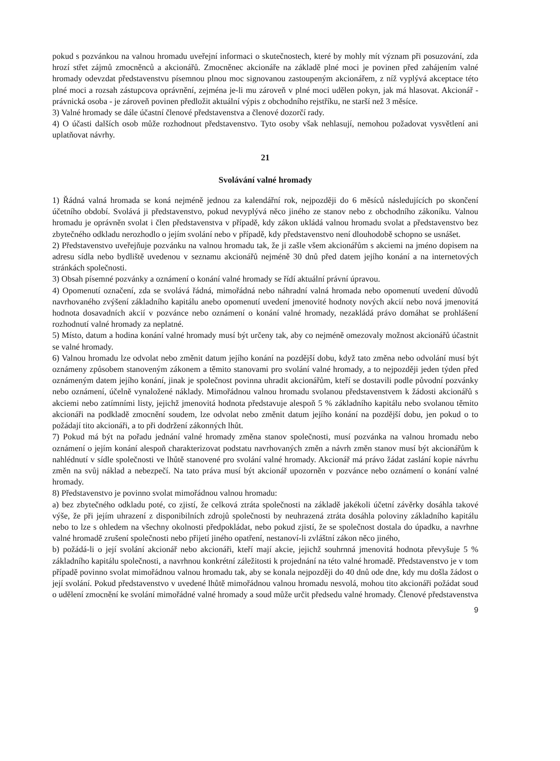pokud s pozvánkou na valnou hromadu uveřejní informaci o skutečnostech, které by mohly mít význam při posuzování, zda hrozí střet zájmů zmocněnců a akcionářů. Zmocněnec akcionáře na základě plné moci je povinen před zahájením valné hromady odevzdat představenstvu písemnou plnou moc signovanou zastoupeným akcionářem, z níž vyplývá akceptace této plné moci a rozsah zástupcova oprávnění, zejména je-li mu zároveň v plné moci udělen pokyn, jak má hlasovat. Akcionář - právnická osoba - je zároveň povinen předložit aktuální výpis z obchodního rejstříku, ne starší než 3 měsíce.
3) Valné hromady se dále účastní členové představenstva a členové dozorčí rady.
4) O účasti dalších osob může rozhodnout představenstvo. Tyto osoby však nehlasují, nemohou požadovat vysvětlení ani uplatňovat návrhy.
21
Svolávání valné hromady
1) Řádná valná hromada se koná nejméně jednou za kalendářní rok, nejpozději do 6 měsíců následujících po skončení účetního období. Svolává ji představenstvo, pokud nevyplývá něco jiného ze stanov nebo z obchodního zákoníku. Valnou hromadu je oprávněn svolat i člen představenstva v případě, kdy zákon ukládá valnou hromadu svolat a představenstvo bez zbytečného odkladu nerozhodlo o jejím svolání nebo v případě, kdy představenstvo není dlouhodobě schopno se usnášet.
2) Představenstvo uveřejňuje pozvánku na valnou hromadu tak, že ji zašle všem akcionářům s akciemi na jméno dopisem na adresu sídla nebo bydliště uvedenou v seznamu akcionářů nejméně 30 dnů před datem jejího konání a na internetových stránkách společnosti.
3) Obsah písemné pozvánky a oznámení o konání valné hromady se řídí aktuální právní úpravou.
4) Opomenutí označení, zda se svolává řádná, mimořádná nebo náhradní valná hromada nebo opomenutí uvedení důvodů navrhovaného zvýšení základního kapitálu anebo opomenutí uvedení jmenovité hodnoty nových akcií nebo nová jmenovitá hodnota dosavadních akcií v pozvánce nebo oznámení o konání valné hromady, nezakládá právo domáhat se prohlášení rozhodnutí valné hromady za neplatné.
5) Místo, datum a hodina konání valné hromady musí být určeny tak, aby co nejméně omezovaly možnost akcionářů účastnit se valné hromady.
6) Valnou hromadu lze odvolat nebo změnit datum jejího konání na pozdější dobu, když tato změna nebo odvolání musí být oznámeny způsobem stanoveným zákonem a těmito stanovami pro svolání valné hromady, a to nejpozději jeden týden před oznámeným datem jejího konání, jinak je společnost povinna uhradit akcionářům, kteří se dostavili podle původní pozvánky nebo oznámení, účelně vynaložené náklady. Mimořádnou valnou hromadu svolanou představenstvem k žádosti akcionářů s akciemi nebo zatímními listy, jejichž jmenovitá hodnota představuje alespoň 5 % základního kapitálu nebo svolanou těmito akcionáři na podkladě zmocnění soudem, lze odvolat nebo změnit datum jejího konání na pozdější dobu, jen pokud o to požádají tito akcionáři, a to při dodržení zákonných lhůt.
7) Pokud má být na pořadu jednání valné hromady změna stanov společnosti, musí pozvánka na valnou hromadu nebo oznámení o jejím konání alespoň charakterizovat podstatu navrhovaných změn a návrh změn stanov musí být akcionářům k nahlédnutí v sídle společnosti ve lhůtě stanovené pro svolání valné hromady. Akcionář má právo žádat zaslání kopie návrhu změn na svůj náklad a nebezpečí. Na tato práva musí být akcionář upozorněn v pozvánce nebo oznámení o konání valné hromady.
8) Představenstvo je povinno svolat mimořádnou valnou hromadu:
a) bez zbytečného odkladu poté, co zjistí, že celková ztráta společnosti na základě jakékoli účetní závěrky dosáhla takové výše, že při jejím uhrazení z disponibilních zdrojů společnosti by neuhrazená ztráta dosáhla poloviny základního kapitálu nebo to lze s ohledem na všechny okolnosti předpokládat, nebo pokud zjistí, že se společnost dostala do úpadku, a navrhne valné hromadě zrušení společnosti nebo přijetí jiného opatření, nestanoví-li zvláštní zákon něco jiného,
b) požádá-li o její svolání akcionář nebo akcionáři, kteří mají akcie, jejichž souhrnná jmenovitá hodnota převyšuje 5 % základního kapitálu společnosti, a navrhnou konkrétní záležitosti k projednání na této valné hromadě. Představenstvo je v tom případě povinno svolat mimořádnou valnou hromadu tak, aby se konala nejpozději do 40 dnů ode dne, kdy mu došla žádost o její svolání. Pokud představenstvo v uvedené lhůtě mimořádnou valnou hromadu nesvolá, mohou tito akcionáři požádat soud o udělení zmocnění ke svolání mimořádné valné hromady a soud může určit předsedu valné hromady. Členové představenstva
9